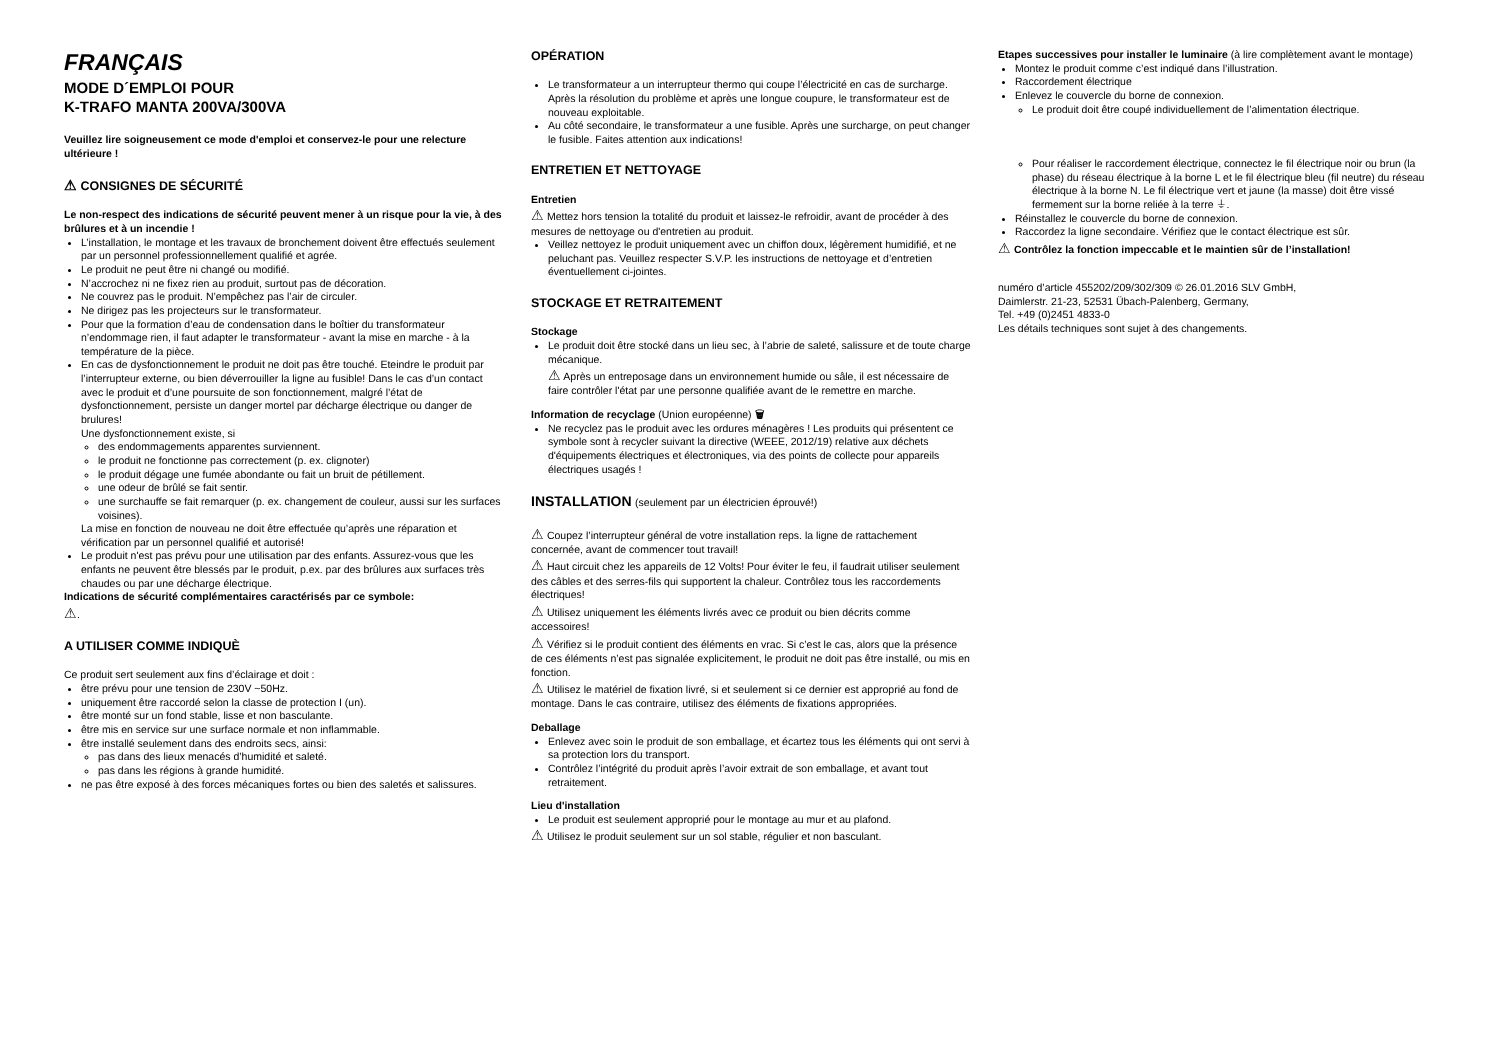FRANÇAIS
MODE D´EMPLOI POUR
K-TRAFO MANTA 200VA/300VA
Veuillez lire soigneusement ce mode d'emploi et conservez-le pour une relecture ultérieure !
⚠ CONSIGNES DE SÉCURITÉ
Le non-respect des indications de sécurité peuvent mener à un risque pour la vie, à des brûlures et à un incendie !
L’installation, le montage et les travaux de bronchement doivent être effectués seulement par un personnel professionnellement qualifié et agrée.
Le produit ne peut être ni changé ou modifié.
N’accrochez ni ne fixez rien au produit, surtout pas de décoration.
Ne couvrez pas le produit. N’empêchez pas l’air de circuler.
Ne dirigez pas les projecteurs sur le transformateur.
Pour que la formation d’eau de condensation dans le boîtier du transformateur n’endommage rien, il faut adapter le transformateur - avant la mise en marche - à la température de la pièce.
En cas de dysfonctionnement le produit ne doit pas être touché. Eteindre le produit par l’interrupteur externe, ou bien déverrouiller la ligne au fusible! Dans le cas d’un contact avec le produit et d’une poursuite de son fonctionnement, malgré l’état de dysfonctionnement, persiste un danger mortel par décharge électrique ou danger de brulures!
Une dysfonctionnement existe, si
des endommagements apparentes surviennent.
le produit ne fonctionne pas correctement (p. ex. clignoter)
le produit dégage une fumée abondante ou fait un bruit de pétillement.
une odeur de brûlé se fait sentir.
une surchauffe se fait remarquer (p. ex. changement de couleur, aussi sur les surfaces voisines).
La mise en fonction de nouveau ne doit être effectuée qu’après une réparation et vérification par un personnel qualifié et autorisé!
Le produit n'est pas prévu pour une utilisation par des enfants. Assurez-vous que les enfants ne peuvent être blessés par le produit, p.ex. par des brûlures aux surfaces très chaudes ou par une décharge électrique.
Indications de sécurité complémentaires caractérisés par ce symbole:
⚠.
A UTILISER COMME INDIQUÈ
Ce produit sert seulement aux fins d’éclairage et doit :
être prévu pour une tension de 230V ~50Hz.
uniquement être raccordé selon la classe de protection I (un).
être monté sur un fond stable, lisse et non basculante.
être mis en service sur une surface normale et non inflammable.
être installé seulement dans des endroits secs, ainsi:
pas dans des lieux menacés d’humidité et saleté.
pas dans les régions à grande humidité.
ne pas être exposé à des forces mécaniques fortes ou bien des saletés et salissures.
OPÉRATION
Le transformateur a un interrupteur thermo qui coupe l’électricité en cas de surcharge. Après la résolution du problème et après une longue coupure, le transformateur est de nouveau exploitable.
Au côté secondaire, le transformateur a une fusible. Après une surcharge, on peut changer le fusible. Faites attention aux indications!
ENTRETIEN ET NETTOYAGE
Entretien
⚠ Mettez hors tension la totalité du produit et laissez-le refroidir, avant de procéder à des mesures de nettoyage ou d'entretien au produit.
Veillez nettoyez le produit uniquement avec un chiffon doux, légèrement humidifié, et ne peluchant pas. Veuillez respecter S.V.P. les instructions de nettoyage et d’entretien éventuellement ci-jointes.
STOCKAGE ET RETRAITEMENT
Stockage
Le produit doit être stocké dans un lieu sec, à l’abrie de saleté, salissure et de toute charge mécanique.
⚠ Après un entreposage dans un environnement humide ou sâle, il est nécessaire de faire contrôler l'état par une personne qualifiée avant de le remettre en marche.
Information de recyclage (Union européenne) 🗑
Ne recyclez pas le produit avec les ordures ménagères ! Les produits qui présentent ce symbole sont à recycler suivant la directive (WEEE, 2012/19) relative aux déchets d'équipements électriques et électroniques, via des points de collecte pour appareils électriques usagés !
INSTALLATION (seulement par un électricien éprouvé!)
⚠ Coupez l’interrupteur général de votre installation reps. la ligne de rattachement concernée, avant de commencer tout travail!
⚠ Haut circuit chez les appareils de 12 Volts! Pour éviter le feu, il faudrait utiliser seulement des câbles et des serres-fils qui supportent la chaleur. Contrôlez tous les raccordements électriques!
⚠ Utilisez uniquement les éléments livrés avec ce produit ou bien décrits comme accessoires!
⚠ Vérifiez si le produit contient des éléments en vrac. Si c’est le cas, alors que la présence de ces éléments n’est pas signalée explicitement, le produit ne doit pas être installé, ou mis en fonction.
⚠ Utilisez le matériel de fixation livré, si et seulement si ce dernier est approprié au fond de montage. Dans le cas contraire, utilisez des éléments de fixations appropriées.
Deballage
Enlevez avec soin le produit de son emballage, et écartez tous les éléments qui ont servi à sa protection lors du transport.
Contrôlez l’intégrité du produit après l’avoir extrait de son emballage, et avant tout retraitement.
Lieu d'installation
Le produit est seulement approprié pour le montage au mur et au plafond.
⚠ Utilisez le produit seulement sur un sol stable, régulier et non basculant.
Etapes successives pour installer le luminaire (à lire complètement avant le montage)
Montez le produit comme c’est indiqué dans l’illustration.
Raccordement électrique
Enlevez le couvercle du borne de connexion.
Le produit doit être coupé individuellement de l’alimentation électrique.
Pour réaliser le raccordement électrique, connectez le fil électrique noir ou brun (la phase) du réseau électrique à la borne L et le fil électrique bleu (fil neutre) du réseau électrique à la borne N. Le fil électrique vert et jaune (la masse) doit être vissé fermement sur la borne reliée à la terre ⏚.
Réinstallez le couvercle du borne de connexion.
Raccordez la ligne secondaire. Vérifiez que le contact électrique est sûr.
⚠ Contrôlez la fonction impeccable et le maintien sûr de l’installation!
numéro d’article 455202/209/302/309 © 26.01.2016 SLV GmbH,
Daimlerstr. 21-23, 52531 Übach-Palenberg, Germany,
Tel. +49 (0)2451 4833-0
Les détails techniques sont sujet à des changements.